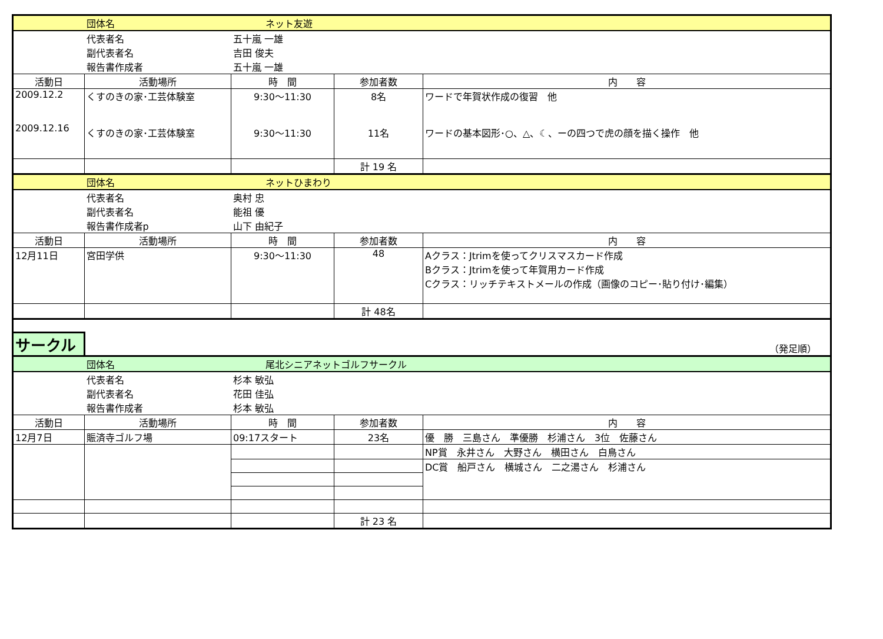| | 団体名 | ネット友遊 | | |
| | 代表者名 | 五十嵐 一雄 | | |
| | 副代表者名 | 吉田 俊夫 | | |
| | 報告書作成者 | 五十嵐 一雄 | | |
| 活動日 | 活動場所 | 時 間 | 参加者数 | 内 容 |
| 2009.12.2 2009.12.16 | くすのきの家･工芸体験室 くすのきの家･工芸体験室 | 9:30～11:30 9:30～11:30 | 8名 11名 | ワードで年賀状作成の復習 他 ワードの基本図形･○、△、☾、ーの四つで虎の顔を描く操作 他 |
| | | | 計 19 名 | |
| | 団体名 | ネットひまわり | | |
| | 代表者名 | 奥村 忠 | | |
| | 副代表者名 | 能祖 優 | | |
| | 報告書作成者p | 山下 由紀子 | | |
| 活動日 | 活動場所 | 時 間 | 参加者数 | 内 容 |
| 12月11日 | 宮田学供 | 9:30～11:30 | 48 | Aクラス：Jtrimを使ってクリスマスカード作成 Bクラス：Jtrimを使って年賀用カード作成 Cクラス：リッチテキストメールの作成（画像のコピー･貼り付け･編集） |
| | | | 計 48名 | |
| サークル | （発足順） | | | |
| | 団体名 | 尾北シニアネットゴルフサークル | | |
| | 代表者名 | 杉本 敏弘 | | |
| | 副代表者名 | 花田 佳弘 | | |
| | 報告書作成者 | 杉本 敏弘 | | |
| 活動日 | 活動場所 | 時 間 | 参加者数 | 内 容 |
| 12月7日 | 賑済寺ゴルフ場 | 09:17スタート | 23名 | 優 勝 三島さん 準優勝 杉浦さん 3位 佐藤さん |
| | | | | NP賞 永井さん 大野さん 横田さん 白鳥さん |
| | | | | DC賞 船戸さん 横城さん 二之湯さん 杉浦さん |
| | | | 計 23 名 | |